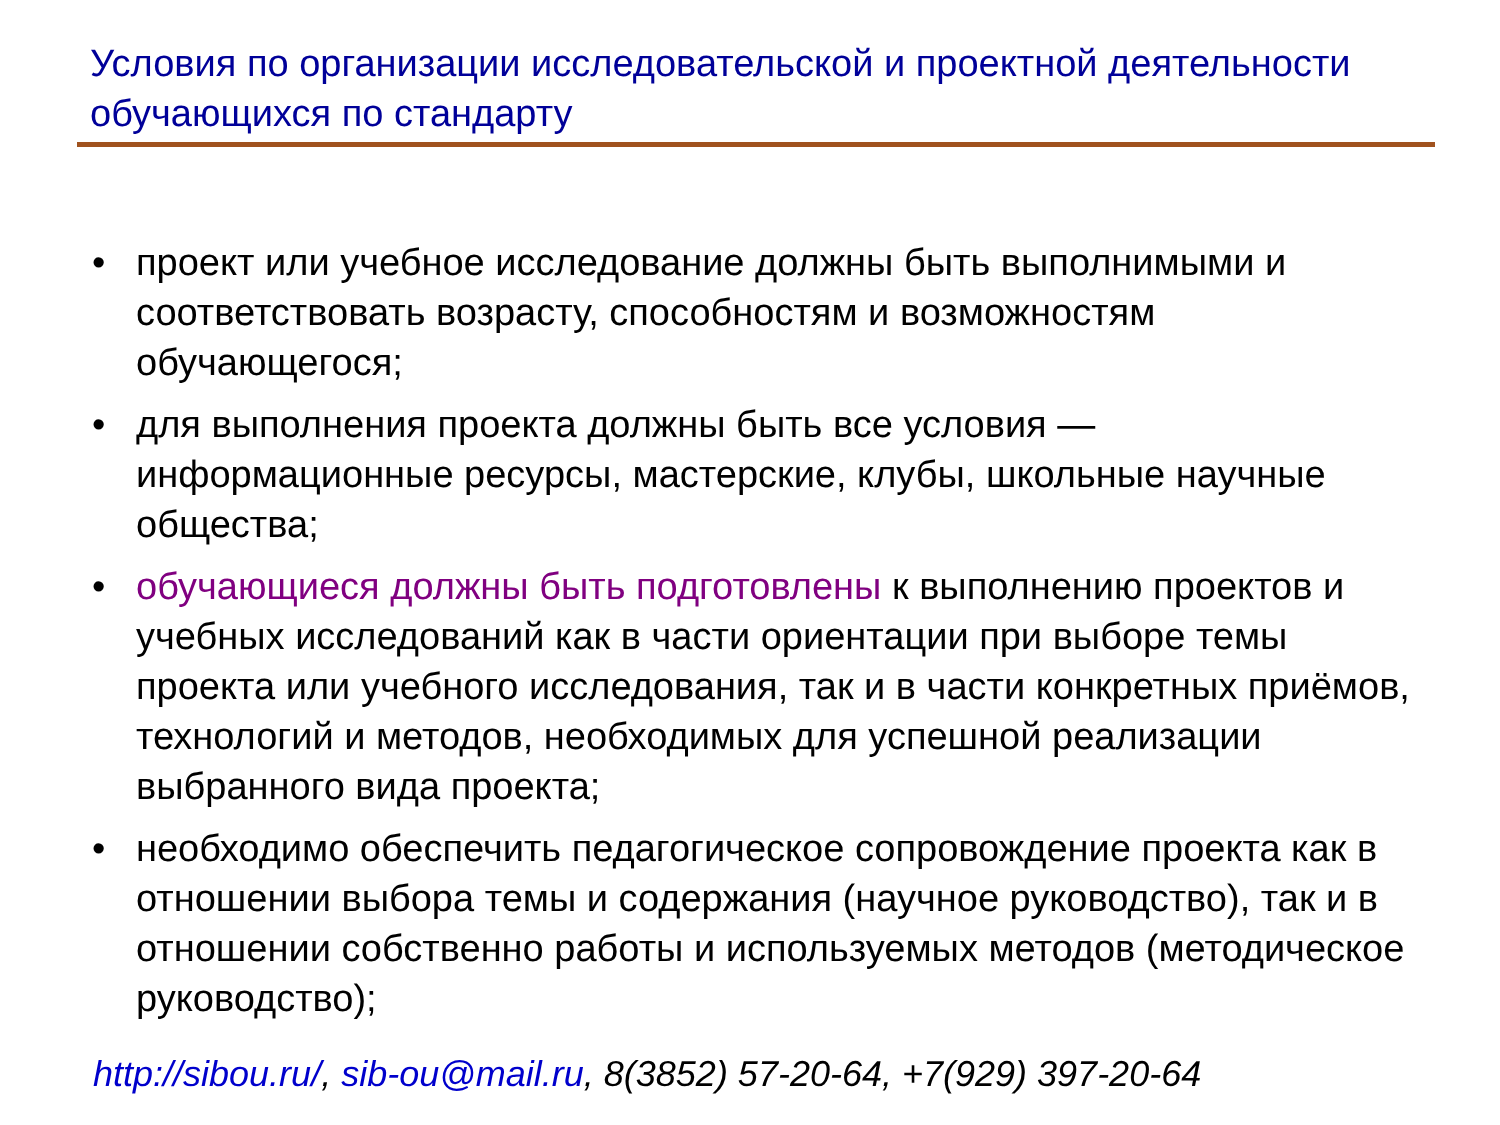Условия по организации исследовательской и проектной деятельности обучающихся по стандарту
• проект или учебное исследование должны быть выполнимыми и соответствовать возрасту, способностям и возможностям обучающегося;
• для выполнения проекта должны быть все условия — информационные ресурсы, мастерские, клубы, школьные научные общества;
• обучающиеся должны быть подготовлены к выполнению проектов и учебных исследований как в части ориентации при выборе темы проекта или учебного исследования, так и в части конкретных приёмов, технологий и методов, необходимых для успешной реализации выбранного вида проекта;
• необходимо обеспечить педагогическое сопровождение проекта как в отношении выбора темы и содержания (научное руководство), так и в отношении собственно работы и используемых методов (методическое руководство);
http://sibou.ru/, sib-ou@mail.ru, 8(3852) 57-20-64, +7(929) 397-20-64